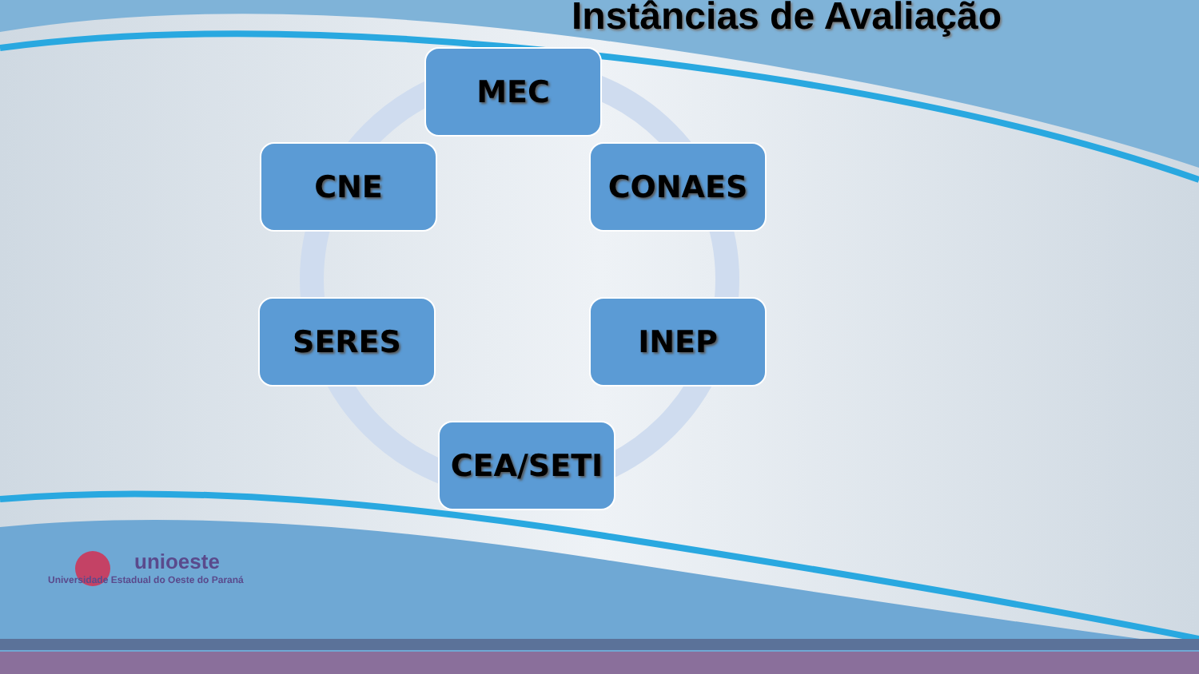Instâncias de Avaliação
MEC
CONAES
INEP
CEA/SETI
SERES
CNE
unioeste
Universidade Estadual do Oeste do Paraná